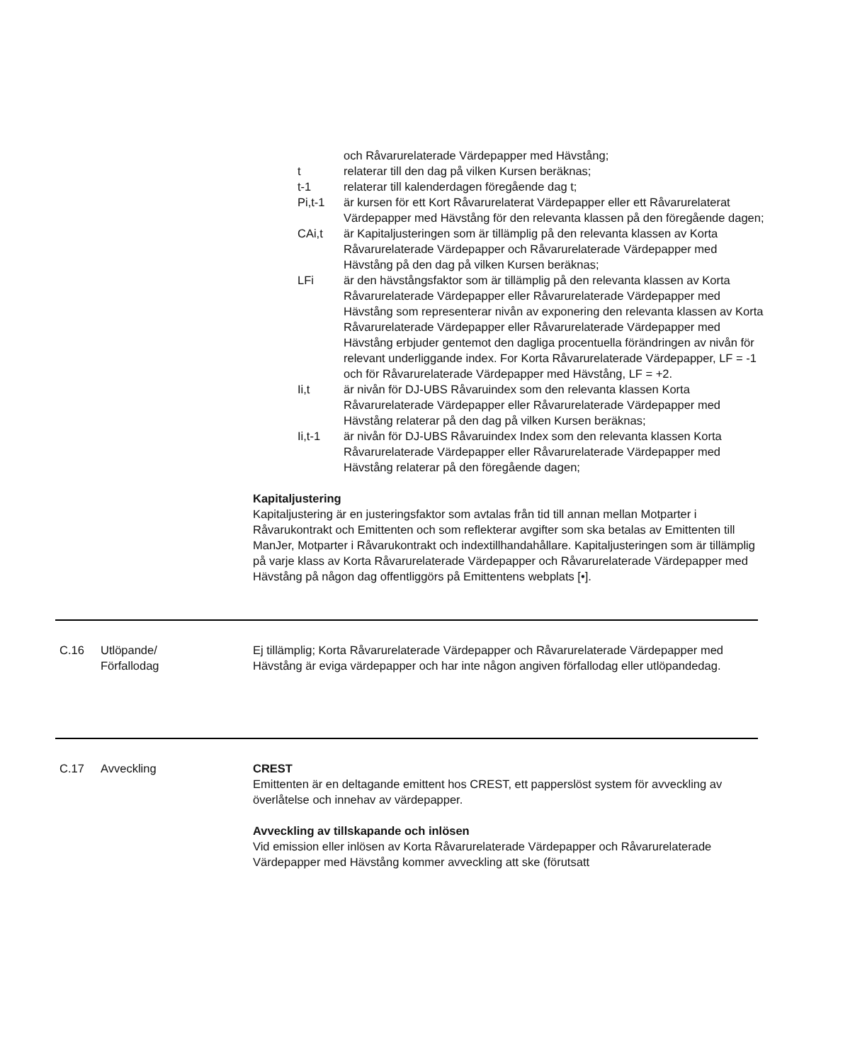och Råvarurelaterade Värdepapper med Hävstång;
t relaterar till den dag på vilken Kursen beräknas;
t-1 relaterar till kalenderdagen föregående dag t;
Pi,t-1 är kursen för ett Kort Råvarurelaterat Värdepapper eller ett Råvarurelaterat Värdepapper med Hävstång för den relevanta klassen på den föregående dagen;
CAi,t är Kapitaljusteringen som är tillämplig på den relevanta klassen av Korta Råvarurelaterade Värdepapper och Råvarurelaterade Värdepapper med Hävstång på den dag på vilken Kursen beräknas;
LFi är den hävstångsfaktor som är tillämplig på den relevanta klassen av Korta Råvarurelaterade Värdepapper eller Råvarurelaterade Värdepapper med Hävstång som representerar nivån av exponering den relevanta klassen av Korta Råvarurelaterade Värdepapper eller Råvarurelaterade Värdepapper med Hävstång erbjuder gentemot den dagliga procentuella förändringen av nivån för relevant underliggande index. For Korta Råvarurelaterade Värdepapper, LF = -1 och för Råvarurelaterade Värdepapper med Hävstång, LF = +2.
Ii,t är nivån för DJ-UBS Råvaruindex som den relevanta klassen Korta Råvarurelaterade Värdepapper eller Råvarurelaterade Värdepapper med Hävstång relaterar på den dag på vilken Kursen beräknas;
Ii,t-1 är nivån för DJ-UBS Råvaruindex Index som den relevanta klassen Korta Råvarurelaterade Värdepapper eller Råvarurelaterade Värdepapper med Hävstång relaterar på den föregående dagen;
Kapitaljustering
Kapitaljustering är en justeringsfaktor som avtalas från tid till annan mellan Motparter i Råvarukontrakt och Emittenten och som reflekterar avgifter som ska betalas av Emittenten till ManJer, Motparter i Råvarukontrakt och indextillhandahållare. Kapitaljusteringen som är tillämplig på varje klass av Korta Råvarurelaterade Värdepapper och Råvarurelaterade Värdepapper med Hävstång på någon dag offentliggörs på Emittentens webplats [•].
C.16 Utlöpande/
Förfallodag Ej tillämplig; Korta Råvarurelaterade Värdepapper och Råvarurelaterade Värdepapper med Hävstång är eviga värdepapper och har inte någon angiven förfallodag eller utlöpandedag.
C.17 Avveckling CREST
Emittenten är en deltagande emittent hos CREST, ett papperslöst system för avveckling av överlåtelse och innehav av värdepapper.
Avveckling av tillskapande och inlösen
Vid emission eller inlösen av Korta Råvarurelaterade Värdepapper och Råvarurelaterade Värdepapper med Hävstång kommer avveckling att ske (förutsatt